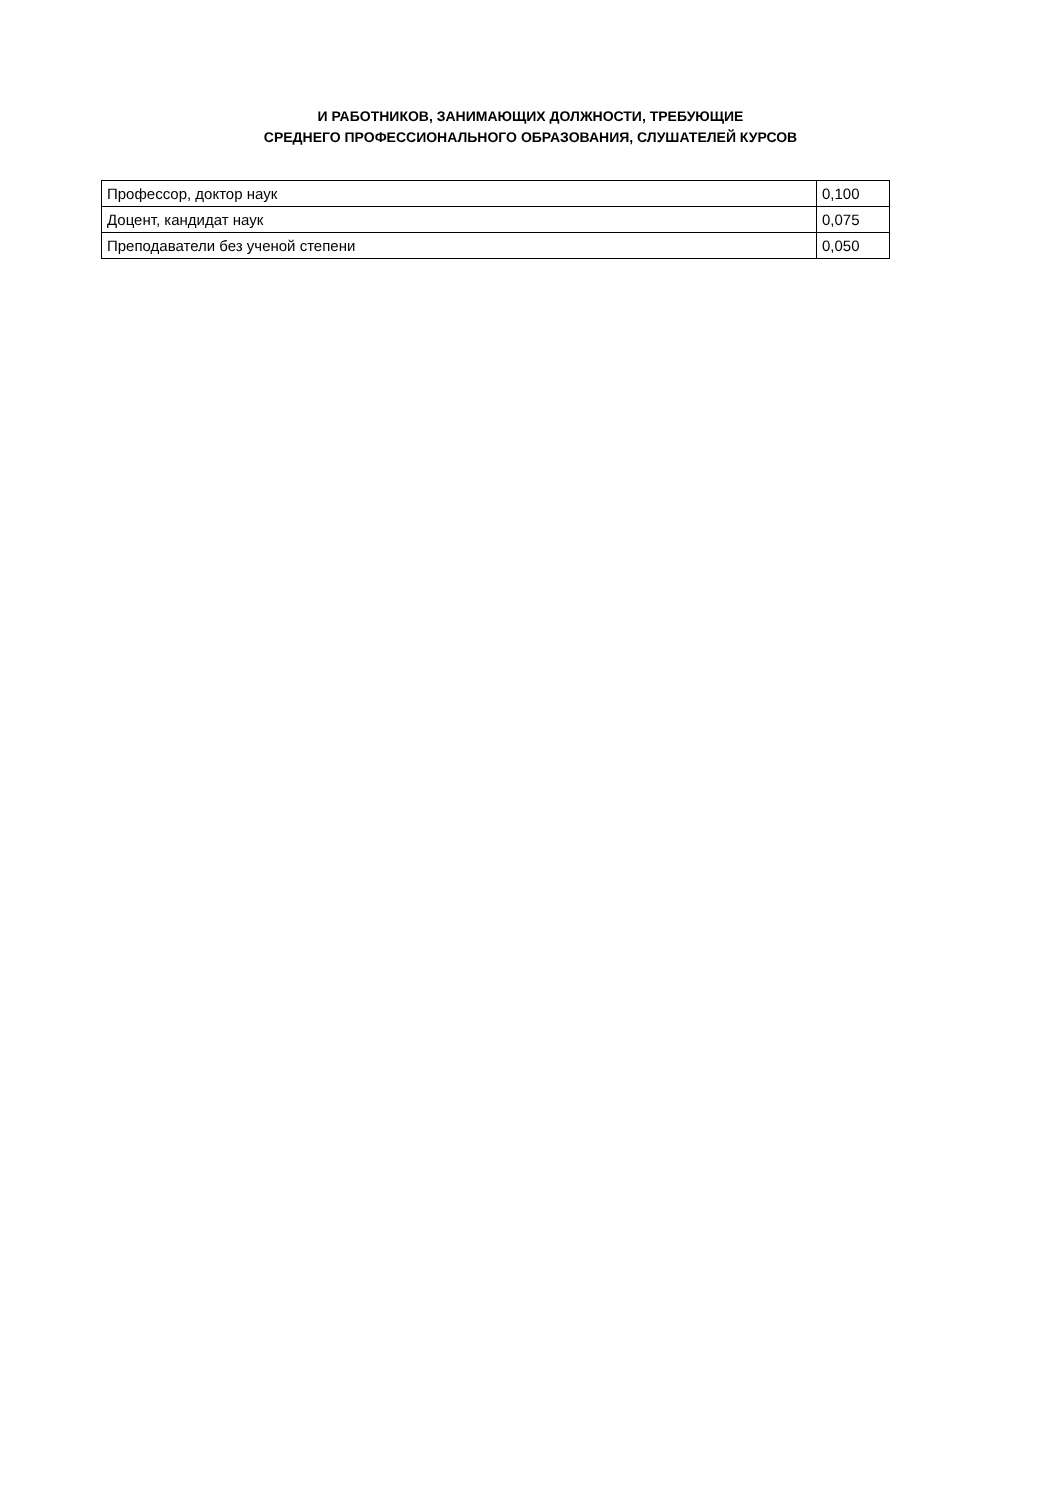И РАБОТНИКОВ, ЗАНИМАЮЩИХ ДОЛЖНОСТИ, ТРЕБУЮЩИЕ
СРЕДНЕГО ПРОФЕССИОНАЛЬНОГО ОБРАЗОВАНИЯ, СЛУШАТЕЛЕЙ КУРСОВ
| Профессор, доктор наук | 0,100 |
| Доцент, кандидат наук | 0,075 |
| Преподаватели без ученой степени | 0,050 |